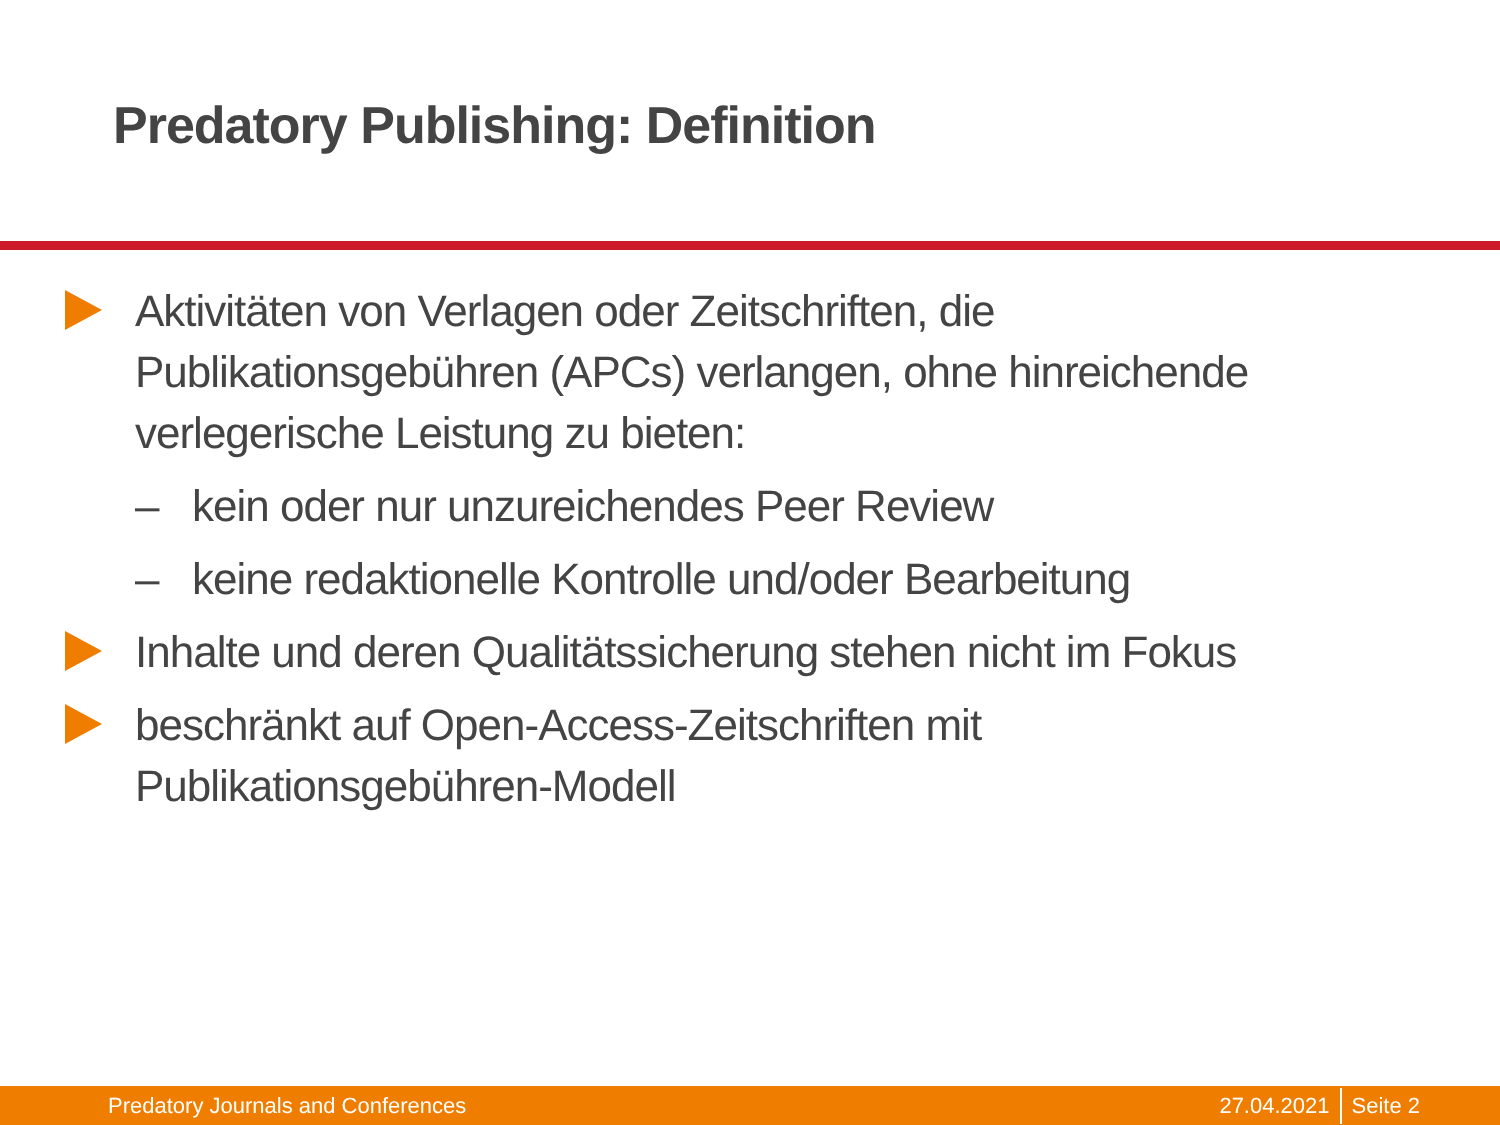Predatory Publishing: Definition
Aktivitäten von Verlagen oder Zeitschriften, die Publikationsgebühren (APCs) verlangen, ohne hinreichende verlegerische Leistung zu bieten:
– kein oder nur unzureichendes Peer Review
– keine redaktionelle Kontrolle und/oder Bearbeitung
Inhalte und deren Qualitätssicherung stehen nicht im Fokus
beschränkt auf Open-Access-Zeitschriften mit Publikationsgebühren-Modell
Predatory Journals and Conferences 27.04.2021 Seite 2